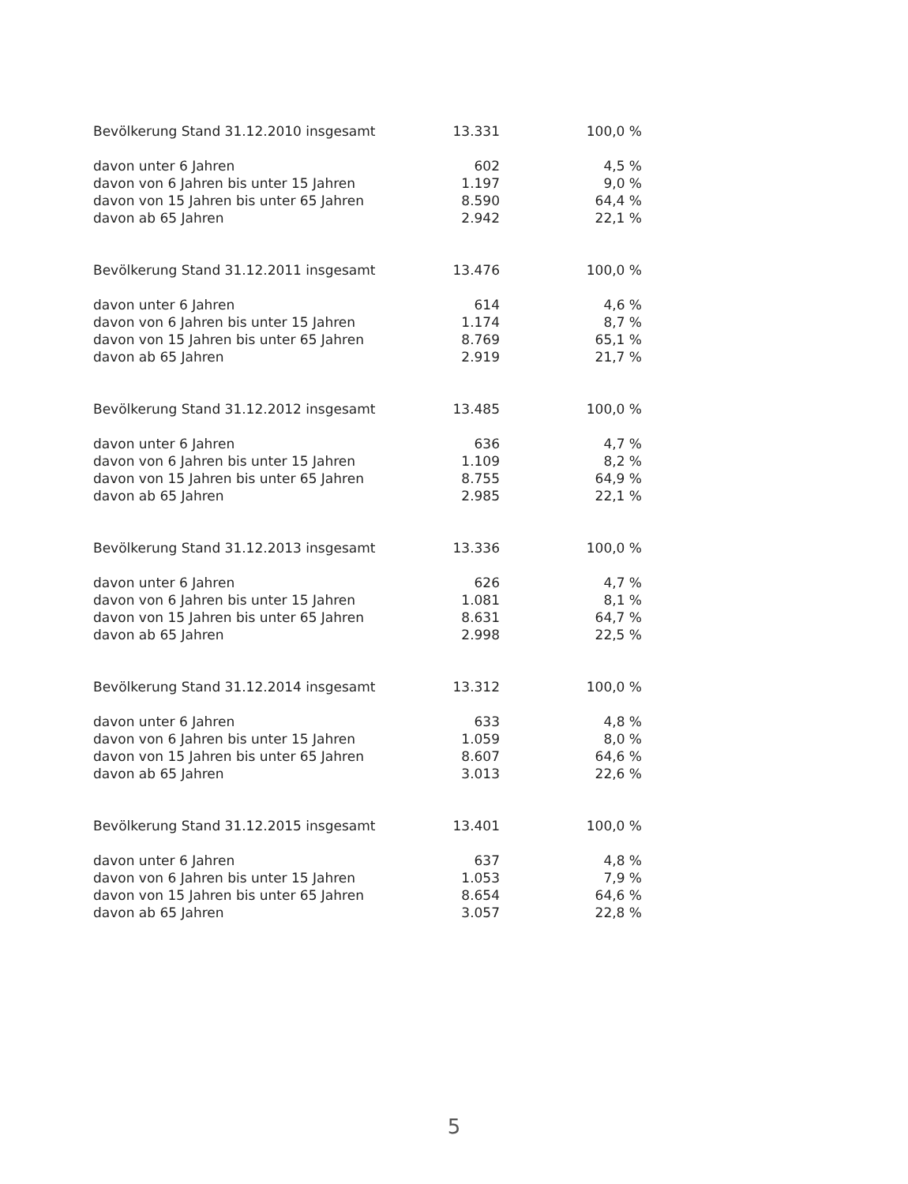| Bevölkerung Stand 31.12.2010 insgesamt | 13.331 | 100,0 % |
| davon unter 6 Jahren | 602 | 4,5 % |
| davon von 6 Jahren bis unter 15 Jahren | 1.197 | 9,0 % |
| davon von 15 Jahren bis unter 65 Jahren | 8.590 | 64,4 % |
| davon ab 65 Jahren | 2.942 | 22,1 % |
| Bevölkerung Stand 31.12.2011 insgesamt | 13.476 | 100,0 % |
| davon unter 6 Jahren | 614 | 4,6 % |
| davon von 6 Jahren bis unter 15 Jahren | 1.174 | 8,7 % |
| davon von 15 Jahren bis unter 65 Jahren | 8.769 | 65,1 % |
| davon ab 65 Jahren | 2.919 | 21,7 % |
| Bevölkerung Stand 31.12.2012 insgesamt | 13.485 | 100,0 % |
| davon unter 6 Jahren | 636 | 4,7 % |
| davon von 6 Jahren bis unter 15 Jahren | 1.109 | 8,2 % |
| davon von 15 Jahren bis unter 65 Jahren | 8.755 | 64,9 % |
| davon ab 65 Jahren | 2.985 | 22,1 % |
| Bevölkerung Stand 31.12.2013 insgesamt | 13.336 | 100,0 % |
| davon unter 6 Jahren | 626 | 4,7 % |
| davon von 6 Jahren bis unter 15 Jahren | 1.081 | 8,1 % |
| davon von 15 Jahren bis unter 65 Jahren | 8.631 | 64,7 % |
| davon ab 65 Jahren | 2.998 | 22,5 % |
| Bevölkerung Stand 31.12.2014 insgesamt | 13.312 | 100,0 % |
| davon unter 6 Jahren | 633 | 4,8 % |
| davon von 6 Jahren bis unter 15 Jahren | 1.059 | 8,0 % |
| davon von 15 Jahren bis unter 65 Jahren | 8.607 | 64,6 % |
| davon ab 65 Jahren | 3.013 | 22,6 % |
| Bevölkerung Stand 31.12.2015 insgesamt | 13.401 | 100,0 % |
| davon unter 6 Jahren | 637 | 4,8 % |
| davon von 6 Jahren bis unter 15 Jahren | 1.053 | 7,9 % |
| davon von 15 Jahren bis unter 65 Jahren | 8.654 | 64,6 % |
| davon ab 65 Jahren | 3.057 | 22,8 % |
5